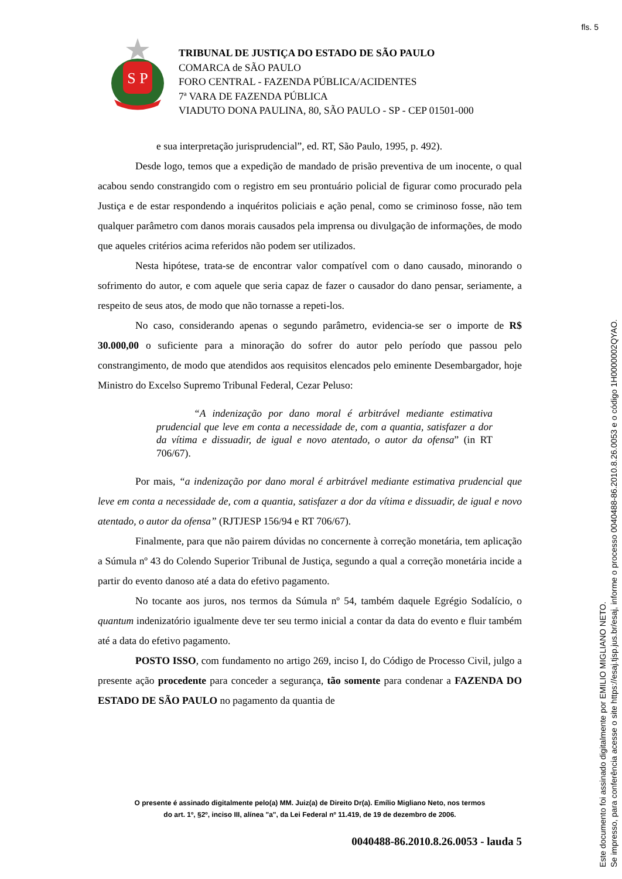fls. 5
S P
TRIBUNAL DE JUSTIÇA DO ESTADO DE SÃO PAULO
COMARCA de SÃO PAULO
FORO CENTRAL - FAZENDA PÚBLICA/ACIDENTES
7ª VARA DE FAZENDA PÚBLICA
VIADUTO DONA PAULINA, 80, SÃO PAULO - SP - CEP 01501-000
e sua interpretação jurisprudencial”, ed. RT, São Paulo, 1995, p. 492).
Desde logo, temos que a expedição de mandado de prisão preventiva de um inocente, o qual acabou sendo constrangido com o registro em seu prontuário policial de figurar como procurado pela Justiça e de estar respondendo a inquéritos policiais e ação penal, como se criminoso fosse, não tem qualquer parâmetro com danos morais causados pela imprensa ou divulgação de informações, de modo que aqueles critérios acima referidos não podem ser utilizados.
Nesta hipótese, trata-se de encontrar valor compatível com o dano causado, minorando o sofrimento do autor, e com aquele que seria capaz de fazer o causador do dano pensar, seriamente, a respeito de seus atos, de modo que não tornasse a repeti-los.
No caso, considerando apenas o segundo parâmetro, evidencia-se ser o importe de R$ 30.000,00 o suficiente para a minoração do sofrer do autor pelo período que passou pelo constrangimento, de modo que atendidos aos requisitos elencados pelo eminente Desembargador, hoje Ministro do Excelso Supremo Tribunal Federal, Cezar Peluso:
“A indenização por dano moral é arbitrável mediante estimativa prudencial que leve em conta a necessidade de, com a quantia, satisfazer a dor da vítima e dissuadir, de igual e novo atentado, o autor da ofensa” (in RT 706/67).
Por mais, “a indenização por dano moral é arbitrável mediante estimativa prudencial que leve em conta a necessidade de, com a quantia, satisfazer a dor da vítima e dissuadir, de igual e novo atentado, o autor da ofensa” (RJTJESP 156/94 e RT 706/67).
Finalmente, para que não pairem dúvidas no concernente à correção monetária, tem aplicação a Súmula nº 43 do Colendo Superior Tribunal de Justiça, segundo a qual a correção monetária incide a partir do evento danoso até a data do efetivo pagamento.
No tocante aos juros, nos termos da Súmula nº 54, também daquele Egrégio Sodalício, o quantum indenizatório igualmente deve ter seu termo inicial a contar da data do evento e fluir também até a data do efetivo pagamento.
POSTO ISSO, com fundamento no artigo 269, inciso I, do Código de Processo Civil, julgo a presente ação procedente para conceder a segurança, tão somente para condenar a FAZENDA DO ESTADO DE SÃO PAULO no pagamento da quantia de
O presente é assinado digitalmente pelo(a) MM. Juiz(a) de Direito Dr(a). Emílio Migliano Neto, nos termos
do art. 1º, §2º, inciso III, alínea "a", da Lei Federal nº 11.419, de 19 de dezembro de 2006.
0040488-86.2010.8.26.0053 - lauda 5
Este documento foi assinado digitalmente por EMILIO MIGLIANO NETO.
Se impresso, para conferência acesse o site https://esaj.tjsp.jus.br/esaj, informe o processo 0040488-86.2010.8.26.0053 e o código 1H0000002QYAO.